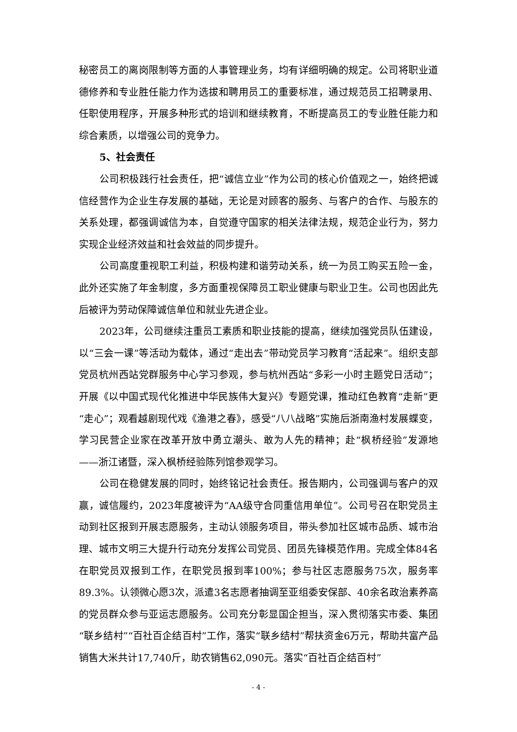秘密员工的离岗限制等方面的人事管理业务，均有详细明确的规定。公司将职业道德修养和专业胜任能力作为选拔和聘用员工的重要标准，通过规范员工招聘录用、任职使用程序，开展多种形式的培训和继续教育，不断提高员工的专业胜任能力和综合素质，以增强公司的竞争力。
5、社会责任
公司积极践行社会责任，把“诚信立业”作为公司的核心价值观之一，始终把诚信经营作为企业生存发展的基础，无论是对顾客的服务、与客户的合作、与股东的关系处理，都强调诚信为本，自觉遵守国家的相关法律法规，规范企业行为，努力实现企业经济效益和社会效益的同步提升。
公司高度重视职工利益，积极构建和谐劳动关系，统一为员工购买五险一金，此外还实施了年金制度，多方面重视保障员工职业健康与职业卫生。公司也因此先后被评为劳动保障诚信单位和就业先进企业。
2023年，公司继续注重员工素质和职业技能的提高，继续加强党员队伍建设，以“三会一课”等活动为载体，通过“走出去”带动党员学习教育“活起来”。组织支部党员杭州西站党群服务中心学习参观，参与杭州西站“多彩一小时主题党日活动”；开展《以中国式现代化推进中华民族伟大复兴》专题党课，推动红色教育“走新”更“走心”；观看越剧现代戏《渔港之春》，感受“八八战略”实施后浙南渔村发展蝶变，学习民营企业家在改革开放中勇立潮头、敢为人先的精神；赴“枫桥经验”发源地——浙江诸暨，深入枫桥经验陈列馆参观学习。
公司在稳健发展的同时，始终铭记社会责任。报告期内，公司强调与客户的双赢，诚信履约，2023年度被评为“AA级守合同重信用单位”。公司号召在职党员主动到社区报到开展志愿服务，主动认领服务项目，带头参加社区城市品质、城市治理、城市文明三大提升行动充分发挥公司党员、团员先锋模范作用。完成全体84名在职党员双报到工作，在职党员报到率100%；参与社区志愿服务75次，服务率89.3%。认领微心愿3次，派遣3名志愿者抽调至亚组委安保部、40余名政治素养高的党员群众参与亚运志愿服务。公司充分彰显国企担当，深入贯彻落实市委、集团“联乡结村”“百社百企结百村”工作，落实“联乡结村”帮扶资金6万元，帮助共富产品销售大米共计17,740斤，助农销售62,090元。落实“百社百企结百村”
- 4 -